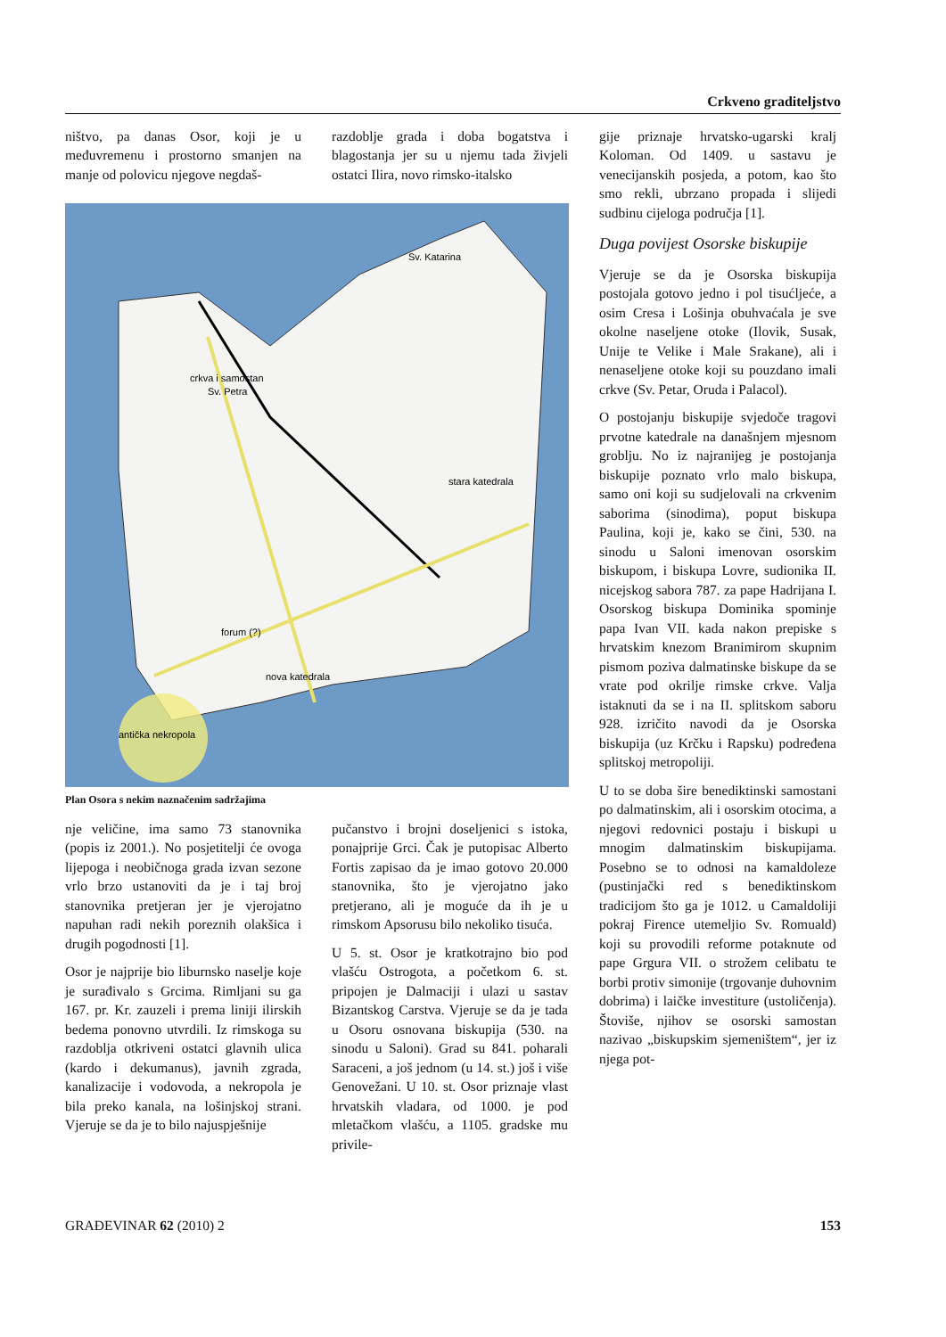Crkveno graditeljstvo
ništvo, pa danas Osor, koji je u međuvremenu i prostorno smanjen na manje od polovicu njegove negdaš-
razdoblje grada i doba bogatstva i blagostanja jer su u njemu tada živjeli ostatci Ilira, novo rimsko-italsko
crkva i samostan
Sv. Petra
Sv. Katarina
stara katedrala
forum (?)
nova katedrala
antička nekropola
Plan Osora s nekim naznačenim sadržajima
nje veličine, ima samo 73 stanovnika (popis iz 2001.). No posjetitelji će ovoga lijepoga i neobičnoga grada izvan sezone vrlo brzo ustanoviti da je i taj broj stanovnika pretjeran jer je vjerojatno napuhan radi nekih poreznih olakšica i drugih pogodnosti [1].
Osor je najprije bio liburnsko naselje koje je surađivalo s Grcima. Rimljani su ga 167. pr. Kr. zauzeli i prema liniji ilirskih bedema ponovno utvrdili. Iz rimskoga su razdoblja otkriveni ostatci glavnih ulica (kardo i dekumanus), javnih zgrada, kanalizacije i vodovoda, a nekropola je bila preko kanala, na lošinjskoj strani. Vjeruje se da je to bilo najuspješnije
pučanstvo i brojni doseljenici s istoka, ponajprije Grci. Čak je putopisac Alberto Fortis zapisao da je imao gotovo 20.000 stanovnika, što je vjerojatno jako pretjerano, ali je moguće da ih je u rimskom Apsorusu bilo nekoliko tisuća.
U 5. st. Osor je kratkotrajno bio pod vlašću Ostrogota, a početkom 6. st. pripojen je Dalmaciji i ulazi u sastav Bizantskog Carstva. Vjeruje se da je tada u Osoru osnovana biskupija (530. na sinodu u Saloni). Grad su 841. poharali Saraceni, a još jednom (u 14. st.) još i više Genovežani. U 10. st. Osor priznaje vlast hrvatskih vladara, od 1000. je pod mletačkom vlašću, a 1105. gradske mu privile-
gije priznaje hrvatsko-ugarski kralj Koloman. Od 1409. u sastavu je venecijanskih posjeda, a potom, kao što smo rekli, ubrzano propada i slijedi sudbinu cijeloga područja [1].
Duga povijest Osorske biskupije
Vjeruje se da je Osorska biskupija postojala gotovo jedno i pol tisućljeće, a osim Cresa i Lošinja obuhvaćala je sve okolne naseljene otoke (Ilovik, Susak, Unije te Velike i Male Srakane), ali i nenaseljene otoke koji su pouzdano imali crkve (Sv. Petar, Oruda i Palacol).
O postojanju biskupije svjedoče tragovi prvotne katedrale na današnjem mjesnom groblju. No iz najranijeg je postojanja biskupije poznato vrlo malo biskupa, samo oni koji su sudjelovali na crkvenim saborima (sinodima), poput biskupa Paulina, koji je, kako se čini, 530. na sinodu u Saloni imenovan osorskim biskupom, i biskupa Lovre, sudionika II. nicejskog sabora 787. za pape Hadrijana I. Osorskog biskupa Dominika spominje papa Ivan VII. kada nakon prepiske s hrvatskim knezom Branimirom skupnim pismom poziva dalmatinske biskupe da se vrate pod okrilje rimske crkve. Valja istaknuti da se i na II. splitskom saboru 928. izričito navodi da je Osorska biskupija (uz Krčku i Rapsku) podređena splitskoj metropoliji.
U to se doba šire benediktinski samostani po dalmatinskim, ali i osorskim otocima, a njegovi redovnici postaju i biskupi u mnogim dalmatinskim biskupijama. Posebno se to odnosi na kamaldoleze (pustinjački red s benediktinskom tradicijom što ga je 1012. u Camaldoliji pokraj Firence utemeljio Sv. Romuald) koji su provodili reforme potaknute od pape Grgura VII. o strožem celibatu te borbi protiv simonije (trgovanje duhovnim dobrima) i laičke investiture (ustoličenja). Štoviše, njihov se osorski samostan nazivao „biskupskim sjemeništem“, jer iz njega pot-
GRAĐEVINAR 62 (2010) 2 153